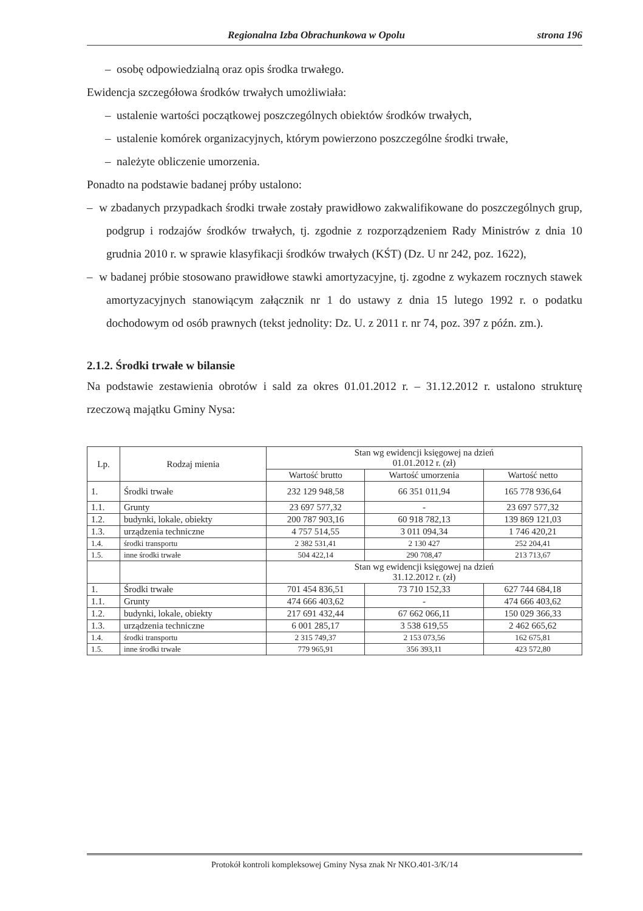Regionalna Izba Obrachunkowa w Opolu strona 196
– osobę odpowiedzialną oraz opis środka trwałego.
Ewidencja szczegółowa środków trwałych umożliwiała:
– ustalenie wartości początkowej poszczególnych obiektów środków trwałych,
– ustalenie komórek organizacyjnych, którym powierzono poszczególne środki trwałe,
– należyte obliczenie umorzenia.
Ponadto na podstawie badanej próby ustalono:
– w zbadanych przypadkach środki trwałe zostały prawidłowo zakwalifikowane do poszczególnych grup, podgrup i rodzajów środków trwałych, tj. zgodnie z rozporządzeniem Rady Ministrów z dnia 10 grudnia 2010 r. w sprawie klasyfikacji środków trwałych (KŚT) (Dz. U nr 242, poz. 1622),
– w badanej próbie stosowano prawidłowe stawki amortyzacyjne, tj. zgodne z wykazem rocznych stawek amortyzacyjnych stanowiącym załącznik nr 1 do ustawy z dnia 15 lutego 1992 r. o podatku dochodowym od osób prawnych (tekst jednolity: Dz. U. z 2011 r. nr 74, poz. 397 z późn. zm.).
2.1.2. Środki trwałe w bilansie
Na podstawie zestawienia obrotów i sald za okres 01.01.2012 r. – 31.12.2012 r. ustalono strukturę rzeczową majątku Gminy Nysa:
| Lp. | Rodzaj mienia | Stan wg ewidencji księgowej na dzień 01.01.2012 r. (zł) | | |
| --- | --- | --- | --- | --- |
| | | Wartość brutto | Wartość umorzenia | Wartość netto |
| 1. | Środki trwałe | 232 129 948,58 | 66 351 011,94 | 165 778 936,64 |
| 1.1. | Grunty | 23 697 577,32 | - | 23 697 577,32 |
| 1.2. | budynki, lokale, obiekty | 200 787 903,16 | 60 918 782,13 | 139 869 121,03 |
| 1.3. | urządzenia techniczne | 4 757 514,55 | 3 011 094,34 | 1 746 420,21 |
| 1.4. | środki transportu | 2 382 531,41 | 2 130 427 | 252 204,41 |
| 1.5. | inne środki trwałe | 504 422,14 | 290 708,47 | 213 713,67 |
| | | Stan wg ewidencji księgowej na dzień 31.12.2012 r. (zł) | | |
| 1. | Środki trwałe | 701 454 836,51 | 73 710 152,33 | 627 744 684,18 |
| 1.1. | Grunty | 474 666 403,62 | - | 474 666 403,62 |
| 1.2. | budynki, lokale, obiekty | 217 691 432,44 | 67 662 066,11 | 150 029 366,33 |
| 1.3. | urządzenia techniczne | 6 001 285,17 | 3 538 619,55 | 2 462 665,62 |
| 1.4. | środki transportu | 2 315 749,37 | 2 153 073,56 | 162 675,81 |
| 1.5. | inne środki trwałe | 779 965,91 | 356 393,11 | 423 572,80 |
Protokół kontroli kompleksowej Gminy Nysa znak Nr NKO.401-3/K/14